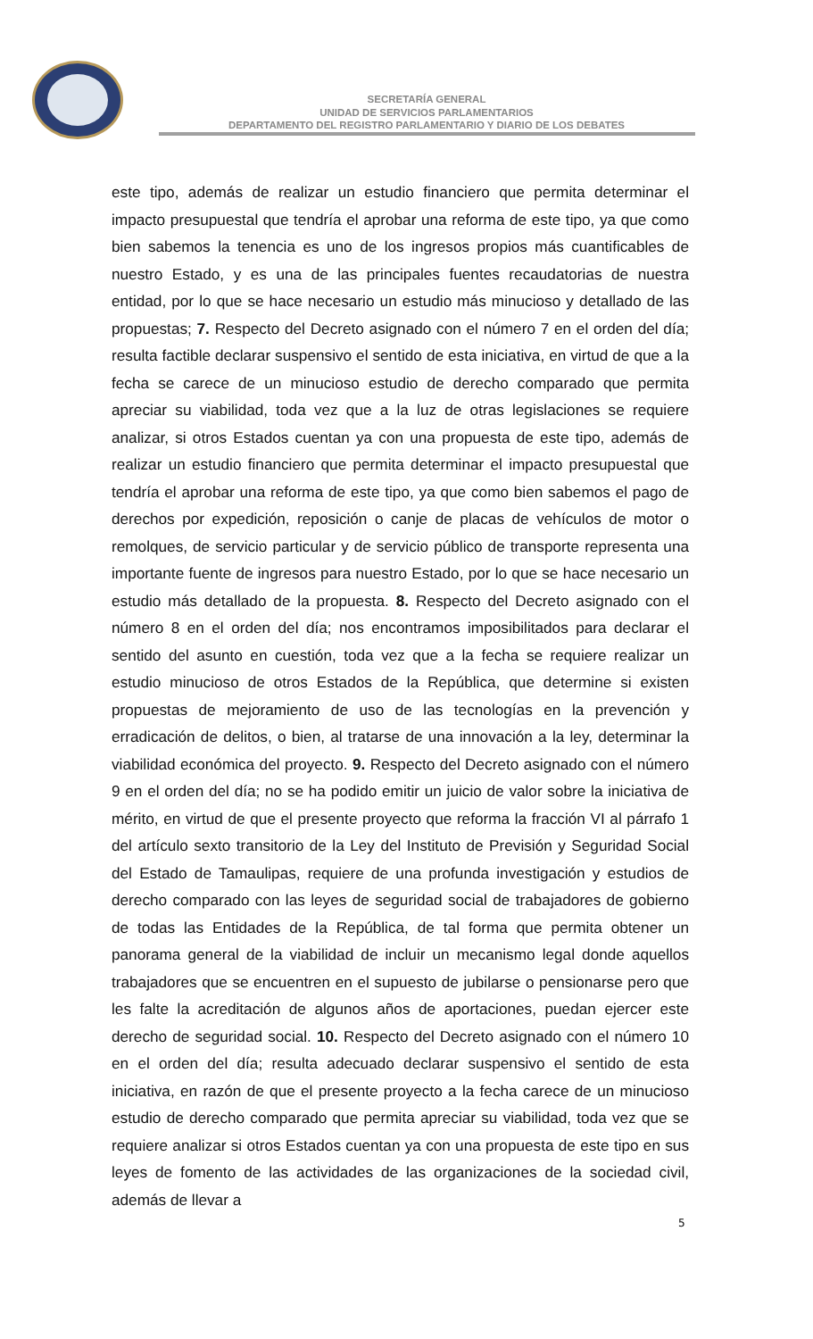SECRETARÍA GENERAL
UNIDAD DE SERVICIOS PARLAMENTARIOS
DEPARTAMENTO DEL REGISTRO PARLAMENTARIO Y DIARIO DE LOS DEBATES
este tipo, además de realizar un estudio financiero que permita determinar el impacto presupuestal que tendría el aprobar una reforma de este tipo, ya que como bien sabemos la tenencia es uno de los ingresos propios más cuantificables de nuestro Estado, y es una de las principales fuentes recaudatorias de nuestra entidad, por lo que se hace necesario un estudio más minucioso y detallado de las propuestas; 7. Respecto del Decreto asignado con el número 7 en el orden del día; resulta factible declarar suspensivo el sentido de esta iniciativa, en virtud de que a la fecha se carece de un minucioso estudio de derecho comparado que permita apreciar su viabilidad, toda vez que a la luz de otras legislaciones se requiere analizar, si otros Estados cuentan ya con una propuesta de este tipo, además de realizar un estudio financiero que permita determinar el impacto presupuestal que tendría el aprobar una reforma de este tipo, ya que como bien sabemos el pago de derechos por expedición, reposición o canje de placas de vehículos de motor o remolques, de servicio particular y de servicio público de transporte representa una importante fuente de ingresos para nuestro Estado, por lo que se hace necesario un estudio más detallado de la propuesta. 8. Respecto del Decreto asignado con el número 8 en el orden del día; nos encontramos imposibilitados para declarar el sentido del asunto en cuestión, toda vez que a la fecha se requiere realizar un estudio minucioso de otros Estados de la República, que determine si existen propuestas de mejoramiento de uso de las tecnologías en la prevención y erradicación de delitos, o bien, al tratarse de una innovación a la ley, determinar la viabilidad económica del proyecto. 9. Respecto del Decreto asignado con el número 9 en el orden del día; no se ha podido emitir un juicio de valor sobre la iniciativa de mérito, en virtud de que el presente proyecto que reforma la fracción VI al párrafo 1 del artículo sexto transitorio de la Ley del Instituto de Previsión y Seguridad Social del Estado de Tamaulipas, requiere de una profunda investigación y estudios de derecho comparado con las leyes de seguridad social de trabajadores de gobierno de todas las Entidades de la República, de tal forma que permita obtener un panorama general de la viabilidad de incluir un mecanismo legal donde aquellos trabajadores que se encuentren en el supuesto de jubilarse o pensionarse pero que les falte la acreditación de algunos años de aportaciones, puedan ejercer este derecho de seguridad social. 10. Respecto del Decreto asignado con el número 10 en el orden del día; resulta adecuado declarar suspensivo el sentido de esta iniciativa, en razón de que el presente proyecto a la fecha carece de un minucioso estudio de derecho comparado que permita apreciar su viabilidad, toda vez que se requiere analizar si otros Estados cuentan ya con una propuesta de este tipo en sus leyes de fomento de las actividades de las organizaciones de la sociedad civil, además de llevar a
5